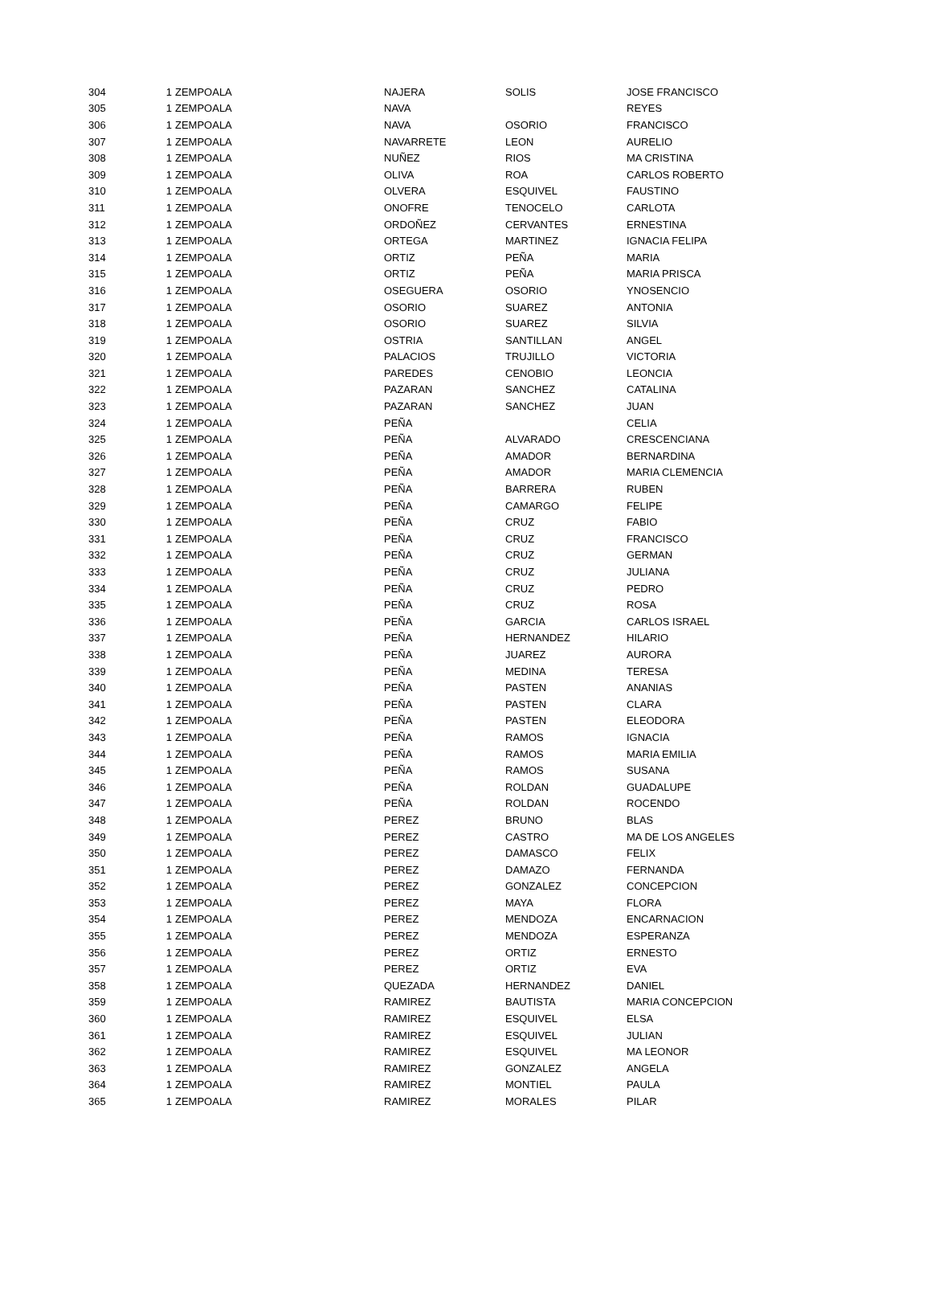| 304 | 1 | ZEMPOALA | NAJERA | SOLIS | JOSE FRANCISCO |
| 305 | 1 | ZEMPOALA | NAVA | | REYES |
| 306 | 1 | ZEMPOALA | NAVA | OSORIO | FRANCISCO |
| 307 | 1 | ZEMPOALA | NAVARRETE | LEON | AURELIO |
| 308 | 1 | ZEMPOALA | NUÑEZ | RIOS | MA CRISTINA |
| 309 | 1 | ZEMPOALA | OLIVA | ROA | CARLOS ROBERTO |
| 310 | 1 | ZEMPOALA | OLVERA | ESQUIVEL | FAUSTINO |
| 311 | 1 | ZEMPOALA | ONOFRE | TENOCELO | CARLOTA |
| 312 | 1 | ZEMPOALA | ORDOÑEZ | CERVANTES | ERNESTINA |
| 313 | 1 | ZEMPOALA | ORTEGA | MARTINEZ | IGNACIA FELIPA |
| 314 | 1 | ZEMPOALA | ORTIZ | PEÑA | MARIA |
| 315 | 1 | ZEMPOALA | ORTIZ | PEÑA | MARIA PRISCA |
| 316 | 1 | ZEMPOALA | OSEGUERA | OSORIO | YNOSENCIO |
| 317 | 1 | ZEMPOALA | OSORIO | SUAREZ | ANTONIA |
| 318 | 1 | ZEMPOALA | OSORIO | SUAREZ | SILVIA |
| 319 | 1 | ZEMPOALA | OSTRIA | SANTILLAN | ANGEL |
| 320 | 1 | ZEMPOALA | PALACIOS | TRUJILLO | VICTORIA |
| 321 | 1 | ZEMPOALA | PAREDES | CENOBIO | LEONCIA |
| 322 | 1 | ZEMPOALA | PAZARAN | SANCHEZ | CATALINA |
| 323 | 1 | ZEMPOALA | PAZARAN | SANCHEZ | JUAN |
| 324 | 1 | ZEMPOALA | PEÑA | | CELIA |
| 325 | 1 | ZEMPOALA | PEÑA | ALVARADO | CRESCENCIANA |
| 326 | 1 | ZEMPOALA | PEÑA | AMADOR | BERNARDINA |
| 327 | 1 | ZEMPOALA | PEÑA | AMADOR | MARIA CLEMENCIA |
| 328 | 1 | ZEMPOALA | PEÑA | BARRERA | RUBEN |
| 329 | 1 | ZEMPOALA | PEÑA | CAMARGO | FELIPE |
| 330 | 1 | ZEMPOALA | PEÑA | CRUZ | FABIO |
| 331 | 1 | ZEMPOALA | PEÑA | CRUZ | FRANCISCO |
| 332 | 1 | ZEMPOALA | PEÑA | CRUZ | GERMAN |
| 333 | 1 | ZEMPOALA | PEÑA | CRUZ | JULIANA |
| 334 | 1 | ZEMPOALA | PEÑA | CRUZ | PEDRO |
| 335 | 1 | ZEMPOALA | PEÑA | CRUZ | ROSA |
| 336 | 1 | ZEMPOALA | PEÑA | GARCIA | CARLOS ISRAEL |
| 337 | 1 | ZEMPOALA | PEÑA | HERNANDEZ | HILARIO |
| 338 | 1 | ZEMPOALA | PEÑA | JUAREZ | AURORA |
| 339 | 1 | ZEMPOALA | PEÑA | MEDINA | TERESA |
| 340 | 1 | ZEMPOALA | PEÑA | PASTEN | ANANIAS |
| 341 | 1 | ZEMPOALA | PEÑA | PASTEN | CLARA |
| 342 | 1 | ZEMPOALA | PEÑA | PASTEN | ELEODORA |
| 343 | 1 | ZEMPOALA | PEÑA | RAMOS | IGNACIA |
| 344 | 1 | ZEMPOALA | PEÑA | RAMOS | MARIA EMILIA |
| 345 | 1 | ZEMPOALA | PEÑA | RAMOS | SUSANA |
| 346 | 1 | ZEMPOALA | PEÑA | ROLDAN | GUADALUPE |
| 347 | 1 | ZEMPOALA | PEÑA | ROLDAN | ROCENDO |
| 348 | 1 | ZEMPOALA | PEREZ | BRUNO | BLAS |
| 349 | 1 | ZEMPOALA | PEREZ | CASTRO | MA DE LOS ANGELES |
| 350 | 1 | ZEMPOALA | PEREZ | DAMASCO | FELIX |
| 351 | 1 | ZEMPOALA | PEREZ | DAMAZO | FERNANDA |
| 352 | 1 | ZEMPOALA | PEREZ | GONZALEZ | CONCEPCION |
| 353 | 1 | ZEMPOALA | PEREZ | MAYA | FLORA |
| 354 | 1 | ZEMPOALA | PEREZ | MENDOZA | ENCARNACION |
| 355 | 1 | ZEMPOALA | PEREZ | MENDOZA | ESPERANZA |
| 356 | 1 | ZEMPOALA | PEREZ | ORTIZ | ERNESTO |
| 357 | 1 | ZEMPOALA | PEREZ | ORTIZ | EVA |
| 358 | 1 | ZEMPOALA | QUEZADA | HERNANDEZ | DANIEL |
| 359 | 1 | ZEMPOALA | RAMIREZ | BAUTISTA | MARIA CONCEPCION |
| 360 | 1 | ZEMPOALA | RAMIREZ | ESQUIVEL | ELSA |
| 361 | 1 | ZEMPOALA | RAMIREZ | ESQUIVEL | JULIAN |
| 362 | 1 | ZEMPOALA | RAMIREZ | ESQUIVEL | MA LEONOR |
| 363 | 1 | ZEMPOALA | RAMIREZ | GONZALEZ | ANGELA |
| 364 | 1 | ZEMPOALA | RAMIREZ | MONTIEL | PAULA |
| 365 | 1 | ZEMPOALA | RAMIREZ | MORALES | PILAR |